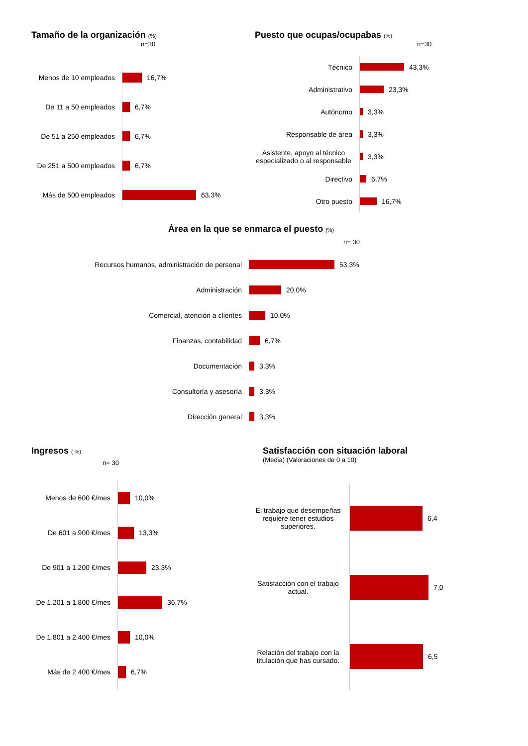Tamaño de la organización (%)
n=30
Menos de 10 empleados
16,7%
De 11 a 50 empleados
6,7%
De 51 a 250 empleados
6,7%
De 251 a 500 empleados
6,7%
Más de 500 empleados
63,3%
Puesto que ocupas/ocupabas (%)
n=30
Técnico
43,3%
Administrativo
23,3%
Autónomo
3,3%
Responsable de área
3,3%
Asistente, apoyo al técnico especializado o al responsable
3,3%
Directivo
6,7%
Otro puesto
16,7%
Área en la que se enmarca el puesto (%)
n= 30
Recursos humanos, administración de personal
53,3%
Administración
20,0%
Comercial, atención a clientes
10,0%
Finanzas, contabilidad
6,7%
Documentación
3,3%
Consultoría y asesoría
3,3%
Dirección general
3,3%
Ingresos ( %)
n= 30
Menos de 600 €/mes
10,0%
De 601 a 900 €/mes
13,3%
De 901 a 1.200 €/mes
23,3%
De 1.201 a 1.800 €/mes
36,7%
De 1.801 a 2.400 €/mes
10,0%
Más de 2.400 €/mes
6,7%
Satisfacción con situación laboral
(Media) (Valoraciones de 0 a 10)
El trabajo que desempeñas requiere tener estudios superiores.
6,4
Satisfacción con el trabajo actual.
7,0
Relación del trabajo con la titulación que has cursado.
6,5